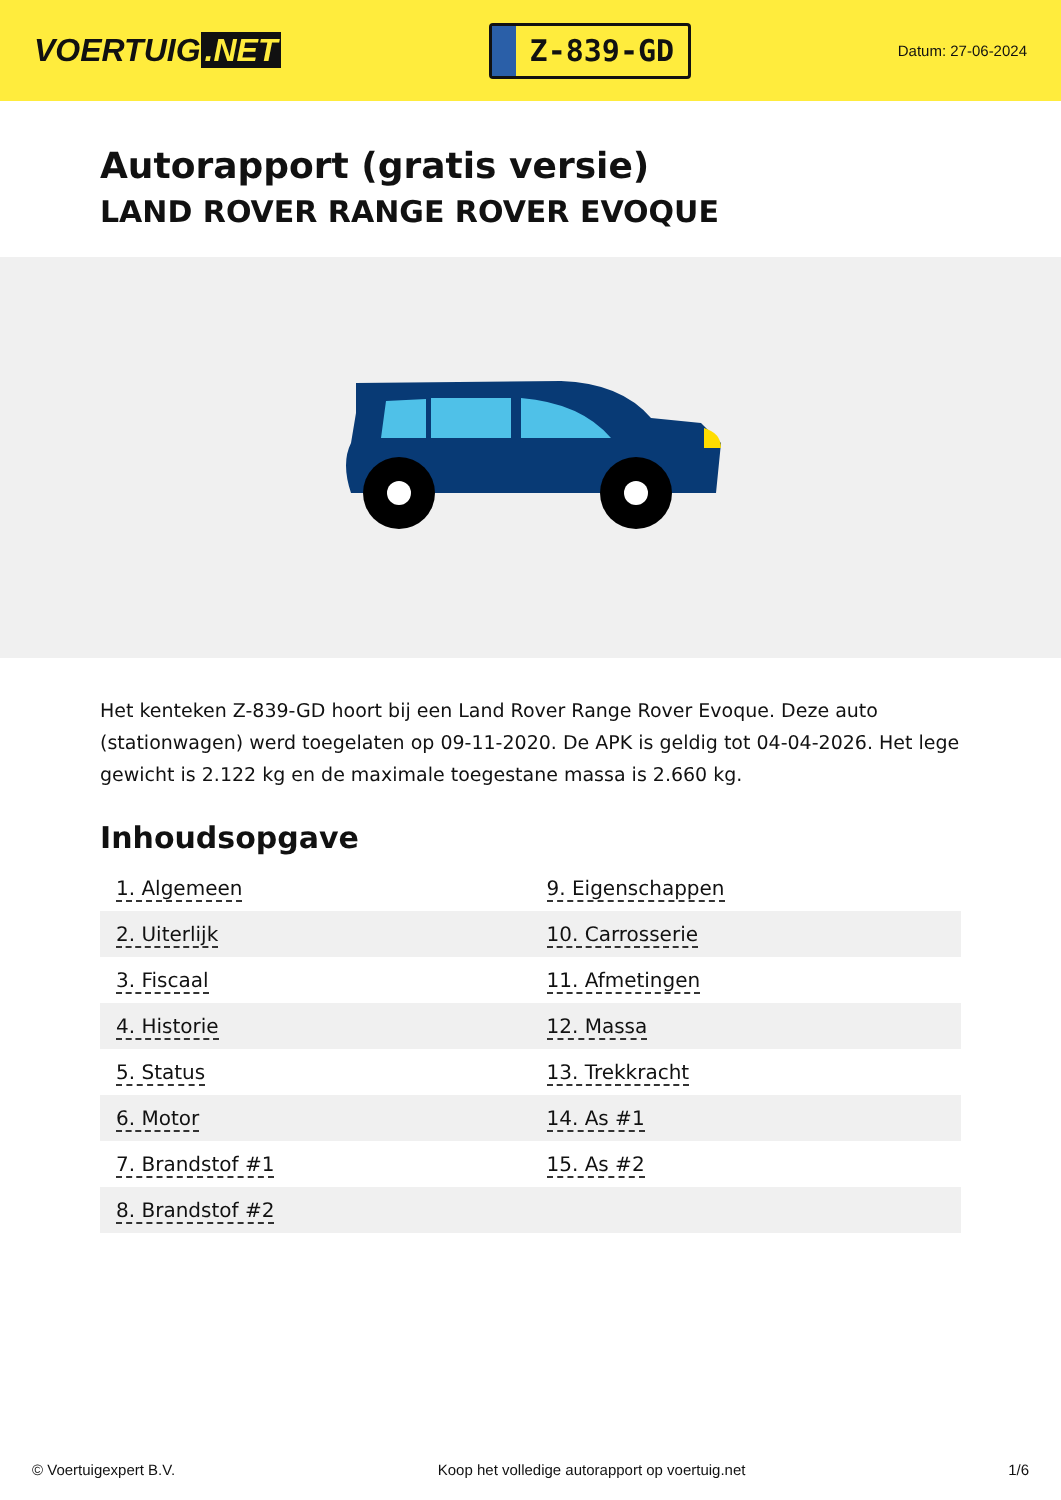VOERTUIG.NET
Z-839-GD
Datum: 27-06-2024
Autorapport (gratis versie)
LAND ROVER RANGE ROVER EVOQUE
Het kenteken Z-839-GD hoort bij een Land Rover Range Rover Evoque. Deze auto (stationwagen) werd toegelaten op 09-11-2020. De APK is geldig tot 04-04-2026. Het lege gewicht is 2.122 kg en de maximale toegestane massa is 2.660 kg.
Inhoudsopgave
| 1. Algemeen | 9. Eigenschappen |
| 2. Uiterlijk | 10. Carrosserie |
| 3. Fiscaal | 11. Afmetingen |
| 4. Historie | 12. Massa |
| 5. Status | 13. Trekkracht |
| 6. Motor | 14. As #1 |
| 7. Brandstof #1 | 15. As #2 |
| 8. Brandstof #2 | |
© Voertuigexpert B.V. Koop het volledige autorapport op voertuig.net
1/6